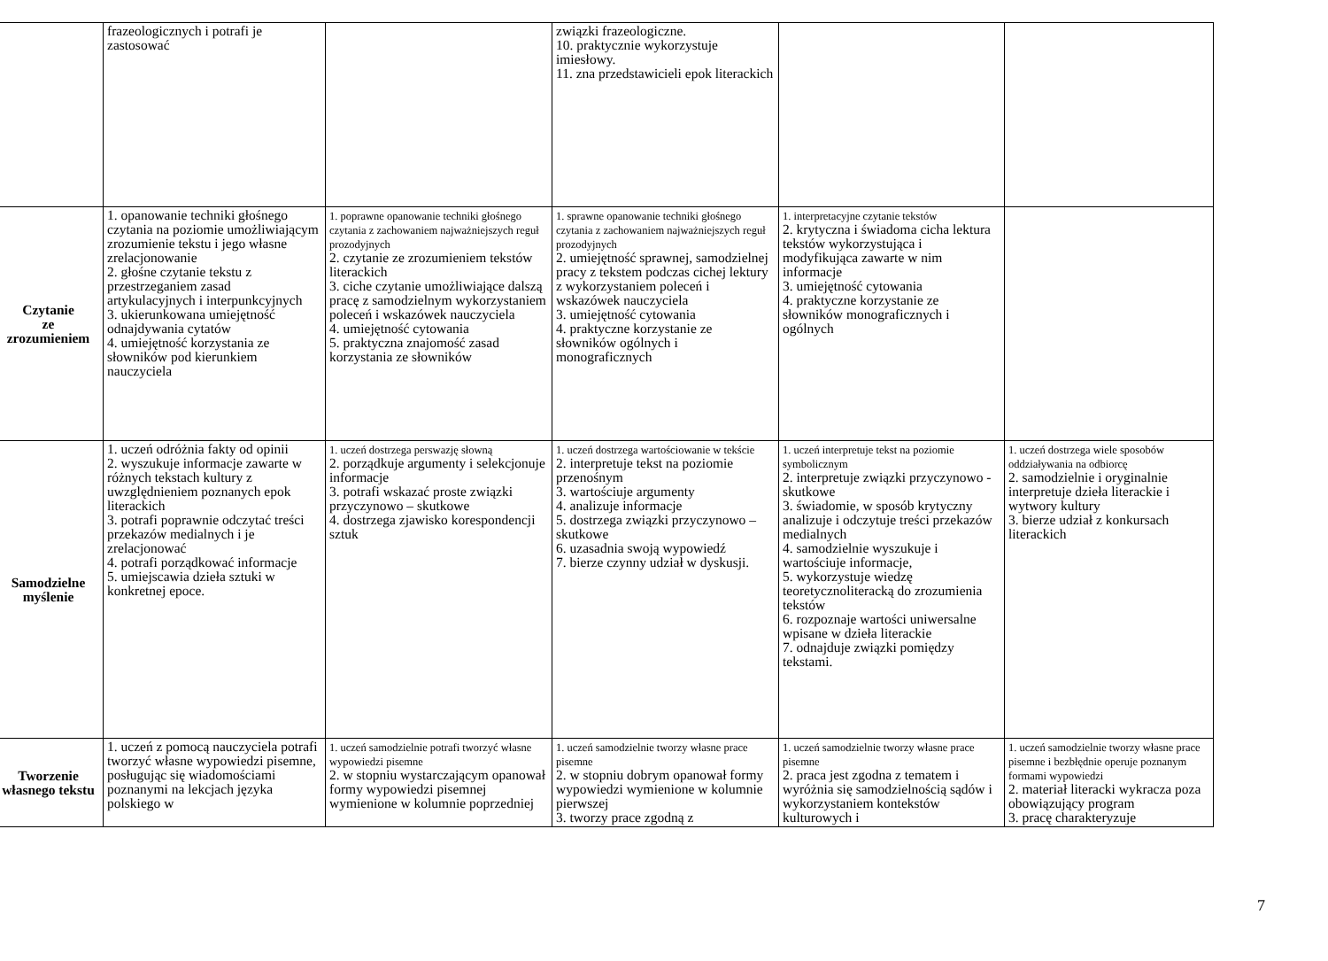| | frazeologicznych i potrafi je zastosować | | związki frazeologiczne. 10. praktycznie wykorzystuje imiesłowy. 11. zna przedstawicieli epok literackich | | |
| Czytanie ze zrozumieniem | 1. opanowanie techniki głośnego czytania na poziomie umożliwiającym zrozumienie tekstu i jego własne zrelacjonowanie 2. głośne czytanie tekstu z przestrzeganiem zasad artykulacyjnych i interpunkcyjnych 3. ukierunkowana umiejętność odnajdywania cytatów 4. umiejętność korzystania ze słowników pod kierunkiem nauczyciela | 1. poprawne opanowanie techniki głośnego czytania z zachowaniem najważniejszych reguł prozodyjnych 2. czytanie ze zrozumieniem tekstów literackich 3. ciche czytanie umożliwiające dalszą pracę z samodzielnym wykorzystaniem poleceń i wskazówek nauczyciela 4. umiejętność cytowania 5. praktyczna znajomość zasad korzystania ze słowników | 1. sprawne opanowanie techniki głośnego czytania z zachowaniem najważniejszych reguł prozodyjnych 2. umiejętność sprawnej, samodzielnej pracy z tekstem podczas cichej lektury z wykorzystaniem poleceń i wskazówek nauczyciela 3. umiejętność cytowania 4. praktyczne korzystanie ze słowników ogólnych i monograficznych | 1. interpretacyjne czytanie tekstów 2. krytyczna i świadoma cicha lektura tekstów wykorzystująca i modyfikująca zawarte w nim informacje 3. umiejętność cytowania 4. praktyczne korzystanie ze słowników monograficznych i ogólnych | |
| Samodzielne myślenie | 1. uczeń odróżnia fakty od opinii 2. wyszukuje informacje zawarte w różnych tekstach kultury z uwzględnieniem poznanych epok literackich 3. potrafi poprawnie odczytać treści przekazów medialnych i je zrelacjonować 4. potrafi porządkować informacje 5. umiejscawia dzieła sztuki w konkretnej epoce. | 1. uczeń dostrzega perswazję słowną 2. porządkuje argumenty i selekcjonuje informacje 3. potrafi wskazać proste związki przyczynowo – skutkowe 4. dostrzega zjawisko korespondencji sztuk | 1. uczeń dostrzega wartościowanie w tekście 2. interpretuje tekst na poziomie przenośnym 3. wartościuje argumenty 4. analizuje informacje 5. dostrzega związki przyczynowo – skutkowe 6. uzasadnia swoją wypowiedź 7. bierze czynny udział w dyskusji. | 1. uczeń interpretuje tekst na poziomie symbolicznym 2. interpretuje związki przyczynowo - skutkowe 3. świadomie, w sposób krytyczny analizuje i odczytuje treści przekazów medialnych 4. samodzielnie wyszukuje i wartościuje informacje, 5. wykorzystuje wiedzę teoretycznoliteracką do zrozumienia tekstów 6. rozpoznaje wartości uniwersalne wpisane w dzieła literackie 7. odnajduje związki pomiędzy tekstami. | 1. uczeń dostrzega wiele sposobów oddziaływania na odbiorcę 2. samodzielnie i oryginalnie interpretuje dzieła literackie i wytwory kultury 3. bierze udział z konkursach literackich |
| Tworzenie własnego tekstu | 1. uczeń z pomocą nauczyciela potrafi tworzyć własne wypowiedzi pisemne, posługując się wiadomościami poznanymi na lekcjach języka polskiego w | 1. uczeń samodzielnie potrafi tworzyć własne wypowiedzi pisemne 2. w stopniu wystarczającym opanował formy wypowiedzi pisemnej wymienione w kolumnie poprzedniej | 1. uczeń samodzielnie tworzy własne prace pisemne 2. w stopniu dobrym opanował formy wypowiedzi wymienione w kolumnie pierwszej 3. tworzy prace zgodną z | 1. uczeń samodzielnie tworzy własne prace pisemne 2. praca jest zgodna z tematem i wyróżnia się samodzielnością sądów i wykorzystaniem kontekstów kulturowych i | 1. uczeń samodzielnie tworzy własne prace pisemne i bezbłędnie operuje poznanym formami wypowiedzi 2. materiał literacki wykracza poza obowiązujący program 3. pracę charakteryzuje |
7